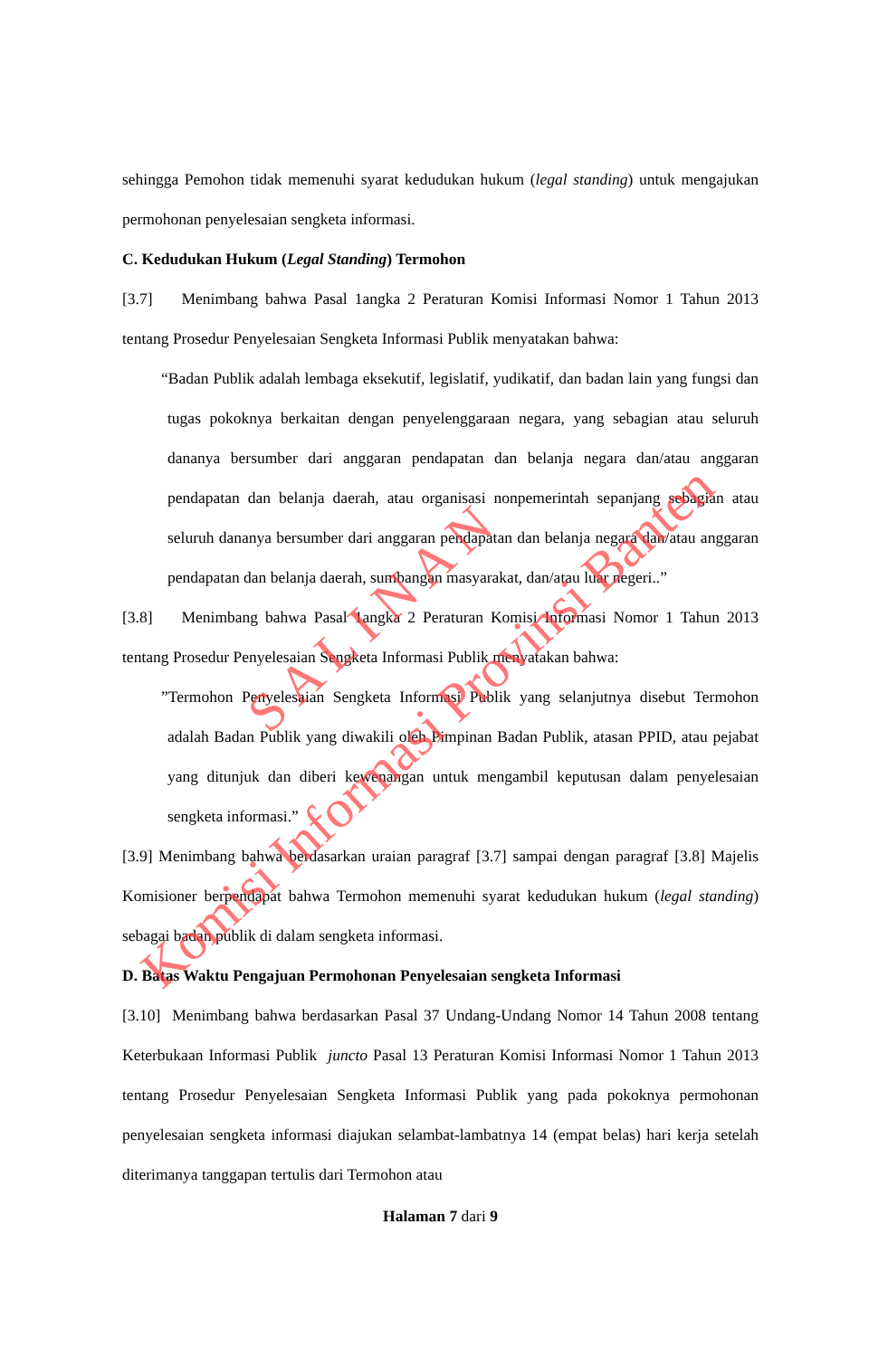sehingga Pemohon tidak memenuhi syarat kedudukan hukum (legal standing) untuk mengajukan permohonan penyelesaian sengketa informasi.
C. Kedudukan Hukum (Legal Standing) Termohon
[3.7] Menimbang bahwa Pasal 1angka 2 Peraturan Komisi Informasi Nomor 1 Tahun 2013 tentang Prosedur Penyelesaian Sengketa Informasi Publik menyatakan bahwa:
“Badan Publik adalah lembaga eksekutif, legislatif, yudikatif, dan badan lain yang fungsi dan tugas pokoknya berkaitan dengan penyelenggaraan negara, yang sebagian atau seluruh dananya bersumber dari anggaran pendapatan dan belanja negara dan/atau anggaran pendapatan dan belanja daerah, atau organisasi nonpemerintah sepanjang sebagian atau seluruh dananya bersumber dari anggaran pendapatan dan belanja negara dan/atau anggaran pendapatan dan belanja daerah, sumbangan masyarakat, dan/atau luar negeri..”
[3.8] Menimbang bahwa Pasal 1angka 2 Peraturan Komisi Informasi Nomor 1 Tahun 2013 tentang Prosedur Penyelesaian Sengketa Informasi Publik menyatakan bahwa:
”Termohon Penyelesaian Sengketa Informasi Publik yang selanjutnya disebut Termohon adalah Badan Publik yang diwakili oleh Pimpinan Badan Publik, atasan PPID, atau pejabat yang ditunjuk dan diberi kewenangan untuk mengambil keputusan dalam penyelesaian sengketa informasi.”
[3.9] Menimbang bahwa berdasarkan uraian paragraf [3.7] sampai dengan paragraf [3.8] Majelis Komisioner berpendapat bahwa Termohon memenuhi syarat kedudukan hukum (legal standing) sebagai badan publik di dalam sengketa informasi.
D. Batas Waktu Pengajuan Permohonan Penyelesaian sengketa Informasi
[3.10] Menimbang bahwa berdasarkan Pasal 37 Undang-Undang Nomor 14 Tahun 2008 tentang Keterbukaan Informasi Publik juncto Pasal 13 Peraturan Komisi Informasi Nomor 1 Tahun 2013 tentang Prosedur Penyelesaian Sengketa Informasi Publik yang pada pokoknya permohonan penyelesaian sengketa informasi diajukan selambat-lambatnya 14 (empat belas) hari kerja setelah diterimanya tanggapan tertulis dari Termohon atau
Halaman 7 dari 9
S A L I N A N
Komisi Informasi Provinsi Banten